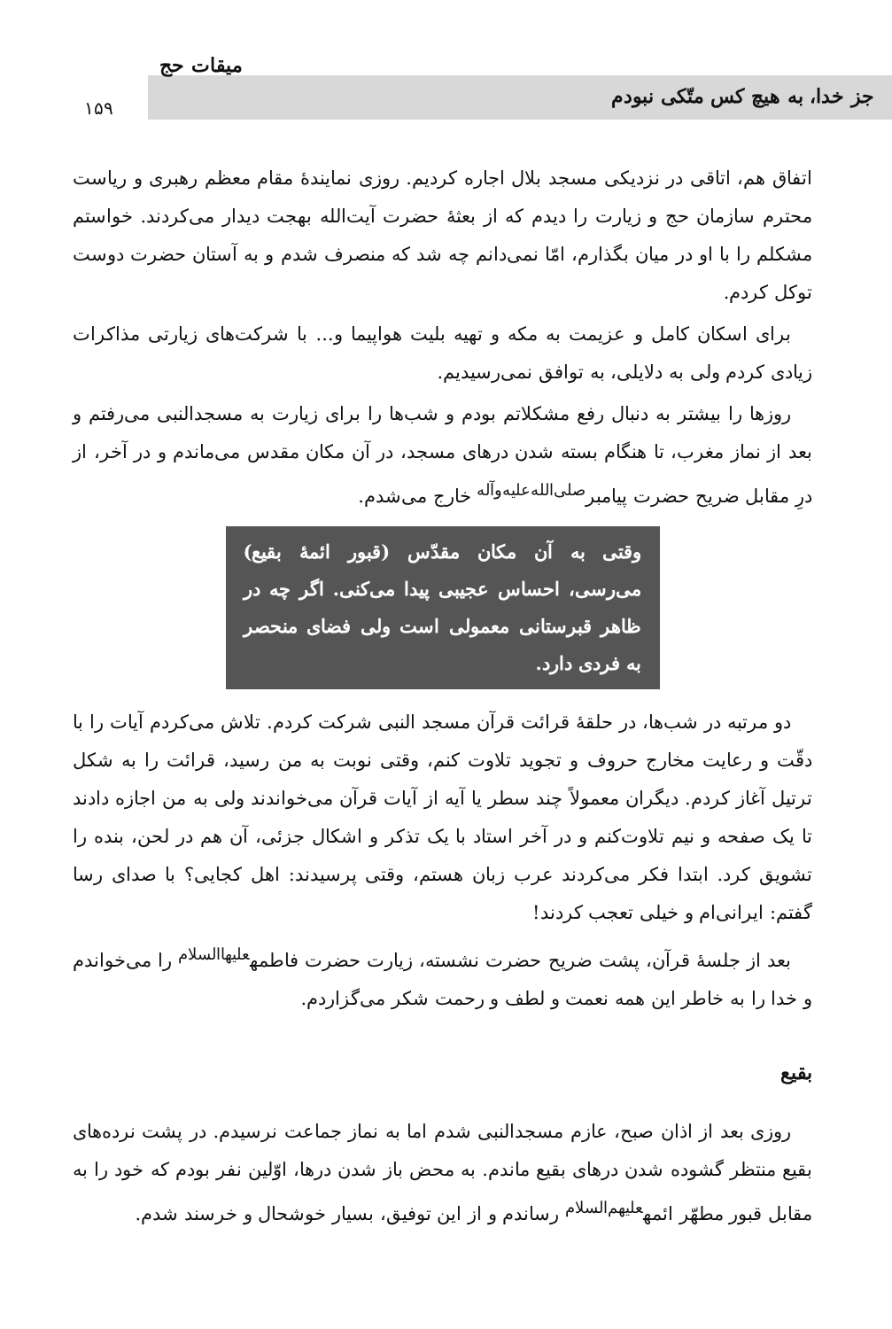جز خدا، به هیچ کس متّکی نبودم
میقات حج
۱۵۹
اتفاق هم، اتاقی در نزدیکی مسجد بلال اجاره کردیم. روزی نمایندهٔ مقام معظم رهبری و ریاست محترم سازمان حج و زیارت را دیدم که از بعثهٔ حضرت آیت‌الله بهجت دیدار می‌کردند. خواستم مشکلم را با او در میان بگذارم، امّا نمی‌دانم چه شد که منصرف شدم و به آستان حضرت دوست توکل کردم.
برای اسکان کامل و عزیمت به مکه و تهیه بلیت هواپیما و... با شرکت‌های زیارتی مذاکرات زیادی کردم ولی به دلایلی، به توافق نمی‌رسیدیم.
روزها را بیشتر به دنبال رفع مشکلاتم بودم و شب‌ها را برای زیارت به مسجدالنبی می‌رفتم و بعد از نماز مغرب، تا هنگام بسته شدن درهای مسجد، در آن مکان مقدس می‌ماندم و در آخر، از درِ مقابل ضریح حضرت پیامبر<sup>صلی‌الله‌علیه‌وآله</sup> خارج می‌شدم.
وقتی به آن مکان مقدّس (قبور ائمهٔ بقیع) می‌رسی، احساس عجیبی پیدا می‌کنی. اگر چه در ظاهر قبرستانی معمولی است ولی فضای منحصر به فردی دارد.
دو مرتبه در شب‌ها، در حلقهٔ قرائت قرآن مسجد النبی شرکت کردم. تلاش می‌کردم آیات را با دقّت و رعایت مخارج حروف و تجوید تلاوت کنم، وقتی نوبت به من رسید، قرائت را به شکل ترتیل آغاز کردم. دیگران معمولاً چند سطر یا آیه از آیات قرآن می‌خواندند ولی به من اجازه دادند تا یک صفحه و نیم تلاوت‌کنم و در آخر استاد با یک تذکر و اشکال جزئی، آن هم در لحن، بنده را تشویق کرد. ابتدا فکر می‌کردند عرب زبان هستم، وقتی پرسیدند: اهل کجایی؟ با صدای رسا گفتم: ایرانی‌ام و خیلی تعجب کردند!
بعد از جلسهٔ قرآن، پشت ضریح حضرت نشسته، زیارت حضرت فاطمه<sup>علیهاالسلام</sup> را می‌خواندم و خدا را به خاطر این همه نعمت و لطف و رحمت شکر می‌گزاردم.
بقیع
روزی بعد از اذان صبح، عازم مسجدالنبی شدم اما به نماز جماعت نرسیدم. در پشت نرده‌های بقیع منتظر گشوده شدن درهای بقیع ماندم. به محض باز شدن درها، اوّلین نفر بودم که خود را به مقابل قبور مطهّر ائمه<sup>علیهم‌السلام</sup> رساندم و از این توفیق، بسیار خوشحال و خرسند شدم.